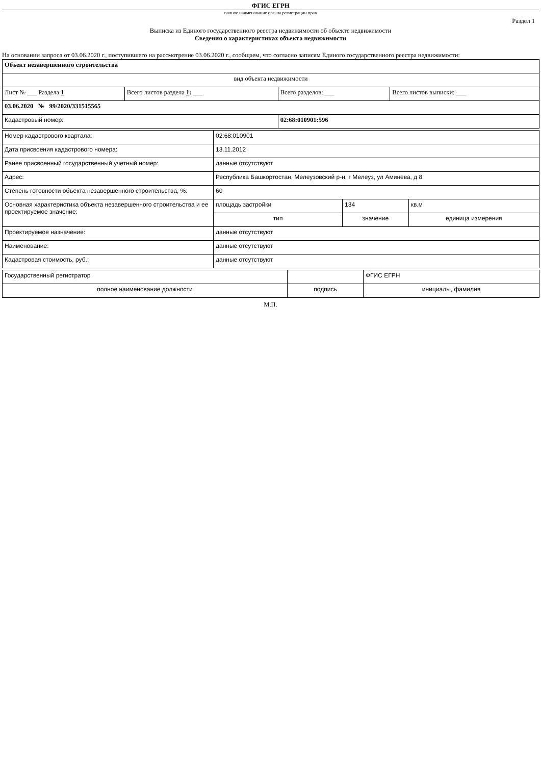ФГИС ЕГРН
полное наименование органа регистрации прав
Раздел 1
Выписка из Единого государственного реестра недвижимости об объекте недвижимости
Сведения о характеристиках объекта недвижимости
На основании запроса от 03.06.2020 г., поступившего на рассмотрение 03.06.2020 г., сообщаем, что согласно записям Единого государственного реестра недвижимости:
| Объект незавершенного строительства | | | |
| вид объекта недвижимости | | | |
| Лист № ___ Раздела 1 | Всего листов раздела 1 : ___ | Всего разделов: ___ | Всего листов выписки: ___ |
| 03.06.2020 № 99/2020/331515565 | | | |
| Кадастровый номер: | | 02:68:010901:596 | |
| Номер кадастрового квартала: | 02:68:010901 | | |
| Дата присвоения кадастрового номера: | 13.11.2012 | | |
| Ранее присвоенный государственный учетный номер: | данные отсутствуют | | |
| Адрес: | Республика Башкортостан, Мелеузовский р-н, г Мелеуз, ул Аминева, д 8 | | |
| Степень готовности объекта незавершенного строительства, %: | 60 | | |
| Основная характеристика объекта незавершенного строительства и ее проектируемое значение: | площадь застройки | 134 | кв.м |
| | тип | значение | единица измерения |
| Проектируемое назначение: | данные отсутствуют | | |
| Наименование: | данные отсутствуют | | |
| Кадастровая стоимость, руб.: | данные отсутствуют | | |
| Государственный регистратор | | ФГИС ЕГРН |
| полное наименование должности | подпись | инициалы, фамилия |
М.П.